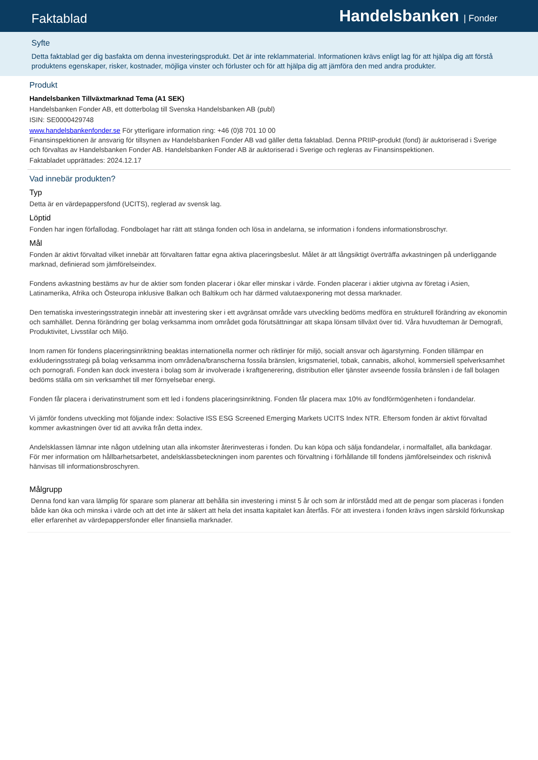Faktablad
Handelsbanken | Fonder
Syfte
Detta faktablad ger dig basfakta om denna investeringsprodukt. Det är inte reklammaterial. Informationen krävs enligt lag för att hjälpa dig att förstå produktens egenskaper, risker, kostnader, möjliga vinster och förluster och för att hjälpa dig att jämföra den med andra produkter.
Produkt
Handelsbanken Tillväxtmarknad Tema (A1 SEK)
Handelsbanken Fonder AB, ett dotterbolag till Svenska Handelsbanken AB (publ)
ISIN: SE0000429748
www.handelsbankenfonder.se För ytterligare information ring: +46 (0)8 701 10 00
Finansinspektionen är ansvarig för tillsynen av Handelsbanken Fonder AB vad gäller detta faktablad. Denna PRIIP-produkt (fond) är auktoriserad i Sverige och förvaltas av Handelsbanken Fonder AB. Handelsbanken Fonder AB är auktoriserad i Sverige och regleras av Finansinspektionen.
Faktabladet upprättades: 2024.12.17
Vad innebär produkten?
Typ
Detta är en värdepappersfond (UCITS), reglerad av svensk lag.
Löptid
Fonden har ingen förfallodag. Fondbolaget har rätt att stänga fonden och lösa in andelarna, se information i fondens informationsbroschyr.
Mål
Fonden är aktivt förvaltad vilket innebär att förvaltaren fattar egna aktiva placeringsbeslut. Målet är att långsiktigt överträffa avkastningen på underliggande marknad, definierad som jämförelseindex.
Fondens avkastning bestäms av hur de aktier som fonden placerar i ökar eller minskar i värde. Fonden placerar i aktier utgivna av företag i Asien, Latinamerika, Afrika och Östeuropa inklusive Balkan och Baltikum och har därmed valutaexponering mot dessa marknader.
Den tematiska investeringsstrategin innebär att investering sker i ett avgränsat område vars utveckling bedöms medföra en strukturell förändring av ekonomin och samhället. Denna förändring ger bolag verksamma inom området goda förutsättningar att skapa lönsam tillväxt över tid. Våra huvudteman är Demografi, Produktivitet, Livsstilar och Miljö.
Inom ramen för fondens placeringsinriktning beaktas internationella normer och riktlinjer för miljö, socialt ansvar och ägarstyrning. Fonden tillämpar en exkluderingsstrategi på bolag verksamma inom områdena/branscherna fossila bränslen, krigsmateriel, tobak, cannabis, alkohol, kommersiell spelverksamhet och pornografi. Fonden kan dock investera i bolag som är involverade i kraftgenerering, distribution eller tjänster avseende fossila bränslen i de fall bolagen bedöms ställa om sin verksamhet till mer förnyelsebar energi.
Fonden får placera i derivatinstrument som ett led i fondens placeringsinriktning. Fonden får placera max 10% av fondförmögenheten i fondandelar.
Vi jämför fondens utveckling mot följande index: Solactive ISS ESG Screened Emerging Markets UCITS Index NTR. Eftersom fonden är aktivt förvaltad kommer avkastningen över tid att avvika från detta index.
Andelsklassen lämnar inte någon utdelning utan alla inkomster återinvesteras i fonden. Du kan köpa och sälja fondandelar, i normalfallet, alla bankdagar.
För mer information om hållbarhetsarbetet, andelsklassbeteckningen inom parentes och förvaltning i förhållande till fondens jämförelseindex och risknivå hänvisas till informationsbroschyren.
Målgrupp
Denna fond kan vara lämplig för sparare som planerar att behålla sin investering i minst 5 år och som är införstådd med att de pengar som placeras i fonden både kan öka och minska i värde och att det inte är säkert att hela det insatta kapitalet kan återfås. För att investera i fonden krävs ingen särskild förkunskap eller erfarenhet av värdepappersfonder eller finansiella marknader.